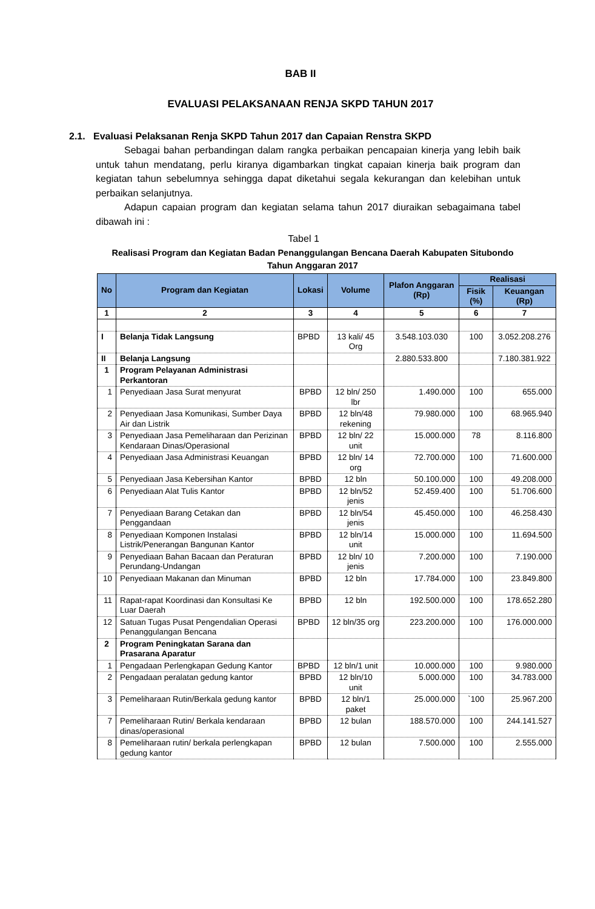BAB II
EVALUASI PELAKSANAAN RENJA SKPD TAHUN 2017
2.1. Evaluasi Pelaksanan Renja SKPD Tahun 2017 dan Capaian Renstra SKPD
Sebagai bahan perbandingan dalam rangka perbaikan pencapaian kinerja yang lebih baik untuk tahun mendatang, perlu kiranya digambarkan tingkat capaian kinerja baik program dan kegiatan tahun sebelumnya sehingga dapat diketahui segala kekurangan dan kelebihan untuk perbaikan selanjutnya.
Adapun capaian program dan kegiatan selama tahun 2017 diuraikan sebagaimana tabel dibawah ini :
Tabel 1
Realisasi Program dan Kegiatan Badan Penanggulangan Bencana Daerah Kabupaten Situbondo
Tahun Anggaran 2017
| No | Program dan Kegiatan | Lokasi | Volume | Plafon Anggaran (Rp) | Realisasi | |
| --- | --- | --- | --- | --- | --- | --- |
| | | | | | Fisik (%) | Keuangan (Rp) |
| 1 | 2 | 3 | 4 | 5 | 6 | 7 |
| I | Belanja Tidak Langsung | BPBD | 13 kali/ 45 Org | 3.548.103.030 | 100 | 3.052.208.276 |
| II | Belanja Langsung | | | 2.880.533.800 | | 7.180.381.922 |
| 1 | Program Pelayanan Administrasi Perkantoran | | | | | |
| 1 | Penyediaan Jasa Surat menyurat | BPBD | 12 bln/ 250 lbr | 1.490.000 | 100 | 655.000 |
| 2 | Penyediaan Jasa Komunikasi, Sumber Daya Air dan Listrik | BPBD | 12 bln/48 rekening | 79.980.000 | 100 | 68.965.940 |
| 3 | Penyediaan Jasa Pemeliharaan dan Perizinan Kendaraan Dinas/Operasional | BPBD | 12 bln/ 22 unit | 15.000.000 | 78 | 8.116.800 |
| 4 | Penyediaan Jasa Administrasi Keuangan | BPBD | 12 bln/ 14 org | 72.700.000 | 100 | 71.600.000 |
| 5 | Penyediaan Jasa Kebersihan Kantor | BPBD | 12 bln | 50.100.000 | 100 | 49.208.000 |
| 6 | Penyediaan Alat Tulis Kantor | BPBD | 12 bln/52 jenis | 52.459.400 | 100 | 51.706.600 |
| 7 | Penyediaan Barang Cetakan dan Penggandaan | BPBD | 12 bln/54 jenis | 45.450.000 | 100 | 46.258.430 |
| 8 | Penyediaan Komponen Instalasi Listrik/Penerangan Bangunan Kantor | BPBD | 12 bln/14 unit | 15.000.000 | 100 | 11.694.500 |
| 9 | Penyediaan Bahan Bacaan dan Peraturan Perundang-Undangan | BPBD | 12 bln/ 10 jenis | 7.200.000 | 100 | 7.190.000 |
| 10 | Penyediaan Makanan dan Minuman | BPBD | 12 bln | 17.784.000 | 100 | 23.849.800 |
| 11 | Rapat-rapat Koordinasi dan Konsultasi Ke Luar Daerah | BPBD | 12 bln | 192.500.000 | 100 | 178.652.280 |
| 12 | Satuan Tugas Pusat Pengendalian Operasi Penanggulangan Bencana | BPBD | 12 bln/35 org | 223.200.000 | 100 | 176.000.000 |
| 2 | Program Peningkatan Sarana dan Prasarana Aparatur | | | | | |
| 1 | Pengadaan Perlengkapan Gedung Kantor | BPBD | 12 bln/1 unit | 10.000.000 | 100 | 9.980.000 |
| 2 | Pengadaan peralatan gedung kantor | BPBD | 12 bln/10 unit | 5.000.000 | 100 | 34.783.000 |
| 3 | Pemeliharaan Rutin/Berkala gedung kantor | BPBD | 12 bln/1 paket | 25.000.000 | `100 | 25.967.200 |
| 7 | Pemeliharaan Rutin/ Berkala kendaraan dinas/operasional | BPBD | 12 bulan | 188.570.000 | 100 | 244.141.527 |
| 8 | Pemeliharaan rutin/ berkala perlengkapan gedung kantor | BPBD | 12 bulan | 7.500.000 | 100 | 2.555.000 |